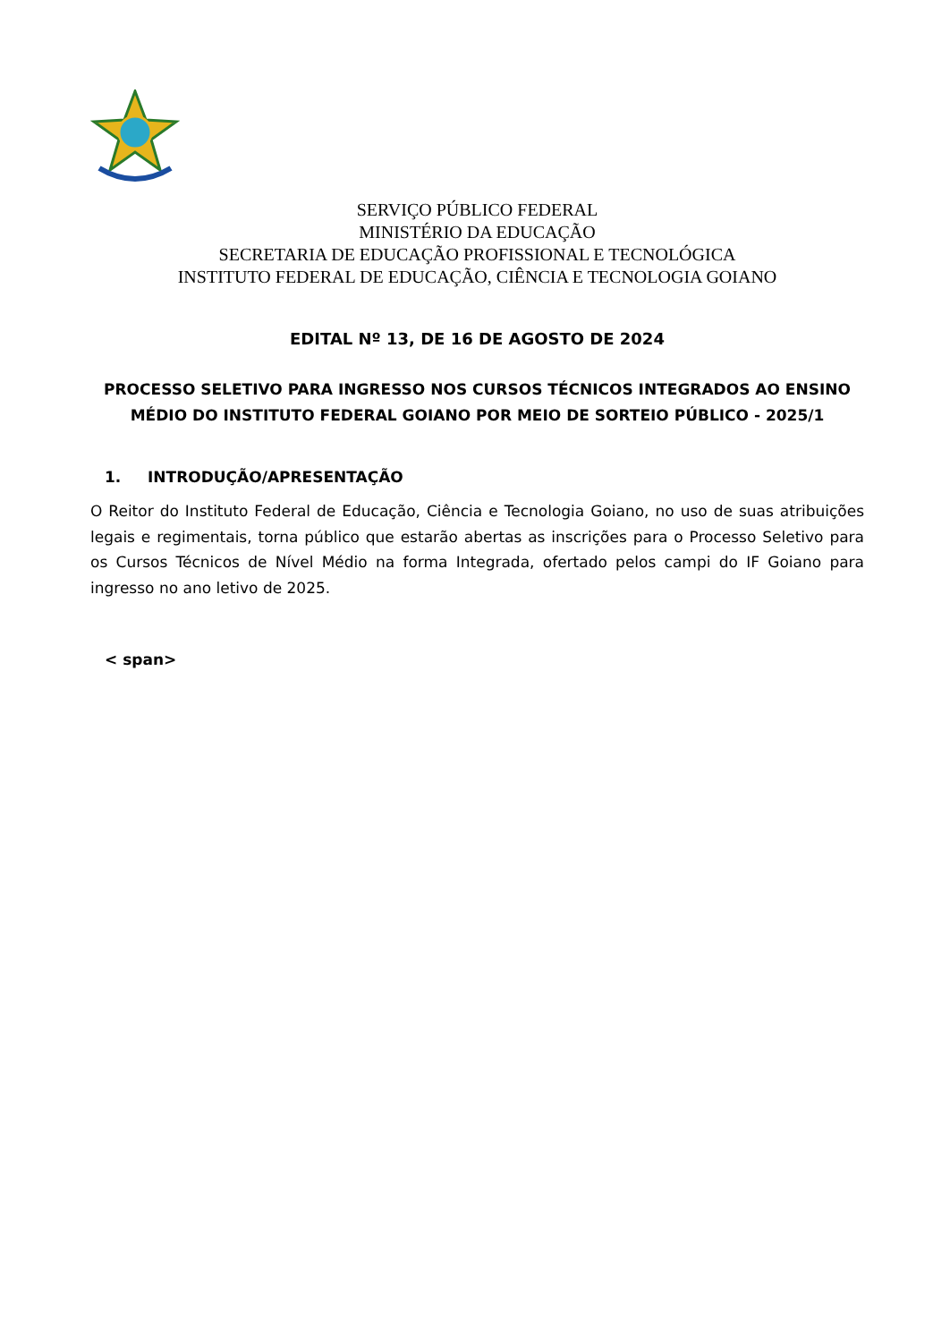SERVIÇO PÚBLICO FEDERAL
MINISTÉRIO DA EDUCAÇÃO
SECRETARIA DE EDUCAÇÃO PROFISSIONAL E TECNOLÓGICA
INSTITUTO FEDERAL DE EDUCAÇÃO, CIÊNCIA E TECNOLOGIA GOIANO
EDITAL Nº 13, DE 16 DE AGOSTO DE 2024
PROCESSO SELETIVO PARA INGRESSO NOS CURSOS TÉCNICOS INTEGRADOS AO ENSINO MÉDIO DO INSTITUTO FEDERAL GOIANO POR MEIO DE SORTEIO PÚBLICO - 2025/1
1. INTRODUÇÃO/APRESENTAÇÃO
O Reitor do Instituto Federal de Educação, Ciência e Tecnologia Goiano, no uso de suas atribuições legais e regimentais, torna público que estarão abertas as inscrições para o Processo Seletivo para os Cursos Técnicos de Nível Médio na forma Integrada, ofertado pelos campi do IF Goiano para ingresso no ano letivo de 2025.
< span>